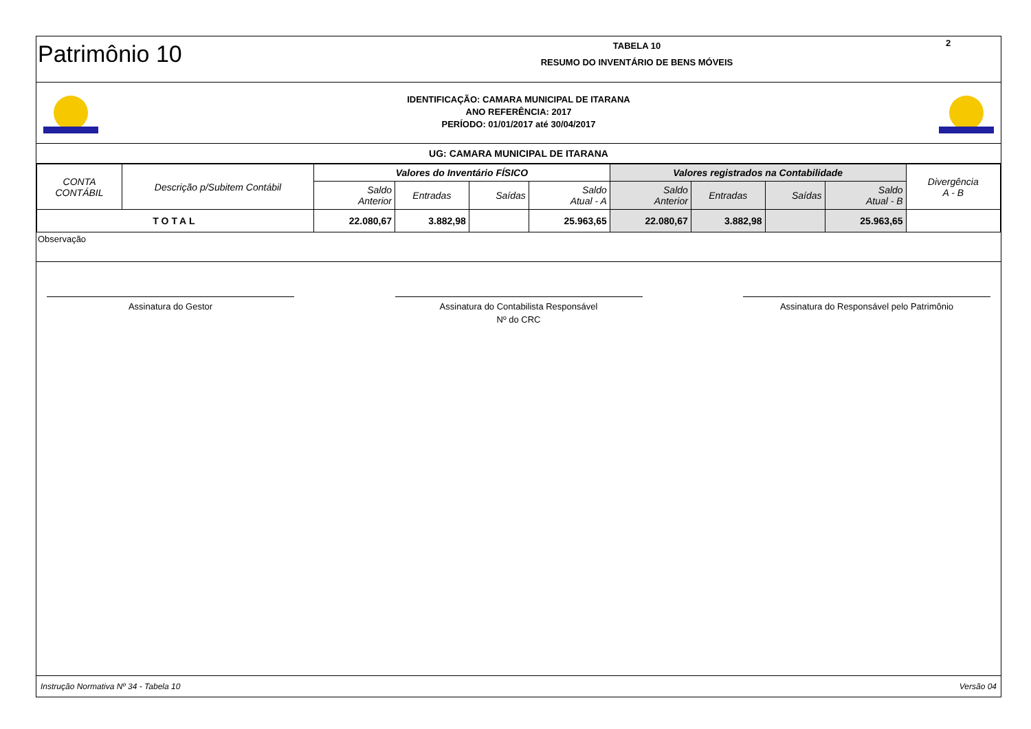Patrimônio 10
TABELA 10
RESUMO DO INVENTÁRIO DE BENS MÓVEIS
2
IDENTIFICAÇÃO: CAMARA MUNICIPAL DE ITARANA
ANO REFERÊNCIA: 2017
PERÍODO: 01/01/2017 até 30/04/2017
UG: CAMARA MUNICIPAL DE ITARANA
| CONTA CONTÁBIL | Descrição p/Subitem Contábil | Valores do Inventário FÍSICO | | | | Valores registrados na Contabilidade | | | | Divergência A - B |
| --- | --- | --- | --- | --- | --- | --- | --- | --- | --- | --- |
| | | Saldo Anterior | Entradas | Saídas | Saldo Atual - A | Saldo Anterior | Entradas | Saídas | Saldo Atual - B | |
| TOTAL | | 22.080,67 | 3.882,98 | | 25.963,65 | 22.080,67 | 3.882,98 | | 25.963,65 | |
Observação
Assinatura do Gestor Assinatura do Contabilista Responsável
Nº do CRC
Assinatura do Responsável pelo Patrimônio
Instrução Normativa Nº 34 - Tabela 10 Versão 04